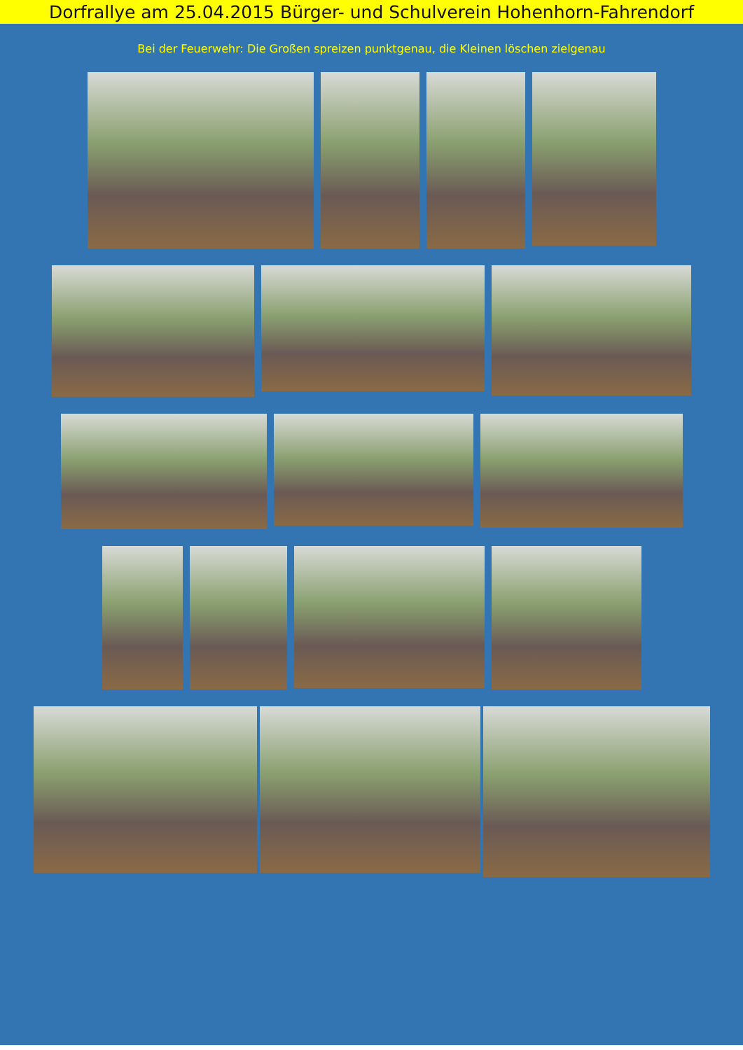Dorfrallye am 25.04.2015 Bürger- und Schulverein Hohenhorn-Fahrendorf
Bei der Feuerwehr: Die Großen spreizen punktgenau, die Kleinen löschen zielgenau